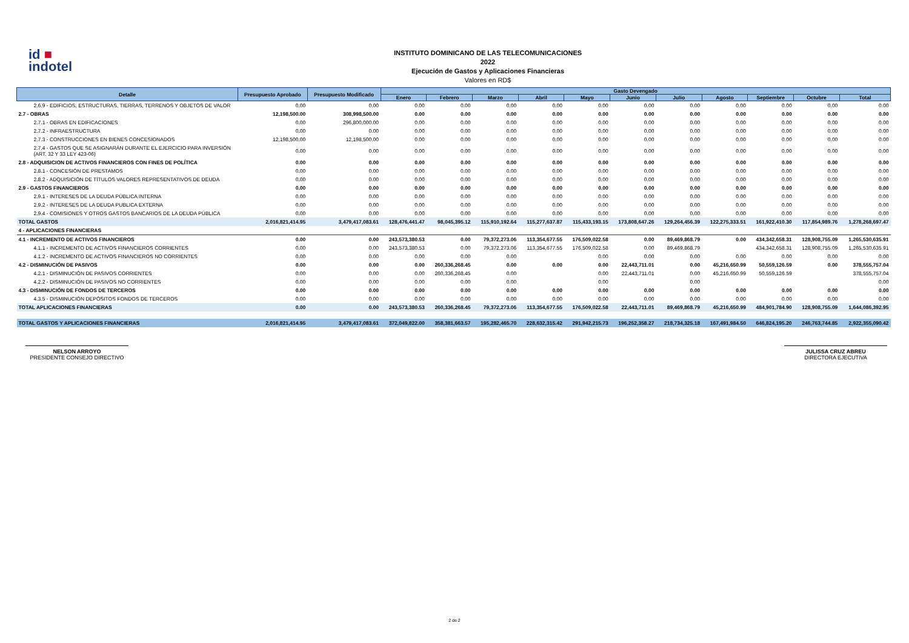id ■
indotel
INSTITUTO DOMINICANO DE LAS TELECOMUNICACIONES
2022
Ejecución de Gastos y Aplicaciones Financieras
Valores en RD$
| Detalle | Presupuesto Aprobado | Presupuesto Modificado | Gasto Devengado | | | | | | | | | | |
| --- | --- | --- | --- | --- | --- | --- | --- | --- | --- | --- | --- | --- | --- |
| | | | Enero | Febrero | Marzo | Abril | Mayo | Junio | Julio | Agosto | Septiembre | Octubre | Total |
| 2.6.9 - EDIFICIOS, ESTRUCTURAS, TIERRAS, TERRENOS Y OBJETOS DE VALOR | 0.00 | 0.00 | 0.00 | 0.00 | 0.00 | 0.00 | 0.00 | 0.00 | 0.00 | 0.00 | 0.00 | 0.00 | 0.00 |
| 2.7 - OBRAS | 12,198,500.00 | 308,998,500.00 | 0.00 | 0.00 | 0.00 | 0.00 | 0.00 | 0.00 | 0.00 | 0.00 | 0.00 | 0.00 | 0.00 |
| 2.7.1 - OBRAS EN EDIFICACIONES | 0.00 | 296,800,000.00 | 0.00 | 0.00 | 0.00 | 0.00 | 0.00 | 0.00 | 0.00 | 0.00 | 0.00 | 0.00 | 0.00 |
| 2.7.2 - INFRAESTRUCTURA | 0.00 | 0.00 | 0.00 | 0.00 | 0.00 | 0.00 | 0.00 | 0.00 | 0.00 | 0.00 | 0.00 | 0.00 | 0.00 |
| 2.7.3 - CONSTRUCCIONES EN BIENES CONCESIONADOS | 12,198,500.00 | 12,198,500.00 | 0.00 | 0.00 | 0.00 | 0.00 | 0.00 | 0.00 | 0.00 | 0.00 | 0.00 | 0.00 | 0.00 |
| 2.7.4 - GASTOS QUE SE ASIGNARÁN DURANTE EL EJERCICIO PARA INVERSIÓN (ART. 32 Y 33 LEY 423-06) | 0.00 | 0.00 | 0.00 | 0.00 | 0.00 | 0.00 | 0.00 | 0.00 | 0.00 | 0.00 | 0.00 | 0.00 | 0.00 |
| 2.8 - ADQUISICION DE ACTIVOS FINANCIEROS CON FINES DE POLÍTICA | 0.00 | 0.00 | 0.00 | 0.00 | 0.00 | 0.00 | 0.00 | 0.00 | 0.00 | 0.00 | 0.00 | 0.00 | 0.00 |
| 2.8.1 - CONCESIÓN DE PRESTAMOS | 0.00 | 0.00 | 0.00 | 0.00 | 0.00 | 0.00 | 0.00 | 0.00 | 0.00 | 0.00 | 0.00 | 0.00 | 0.00 |
| 2.8.2 - ADQUISICIÓN DE TÍTULOS VALORES REPRESENTATIVOS DE DEUDA | 0.00 | 0.00 | 0.00 | 0.00 | 0.00 | 0.00 | 0.00 | 0.00 | 0.00 | 0.00 | 0.00 | 0.00 | 0.00 |
| 2.9 - GASTOS FINANCIEROS | 0.00 | 0.00 | 0.00 | 0.00 | 0.00 | 0.00 | 0.00 | 0.00 | 0.00 | 0.00 | 0.00 | 0.00 | 0.00 |
| 2.9.1 - INTERESES DE LA DEUDA PÚBLICA INTERNA | 0.00 | 0.00 | 0.00 | 0.00 | 0.00 | 0.00 | 0.00 | 0.00 | 0.00 | 0.00 | 0.00 | 0.00 | 0.00 |
| 2.9.2 - INTERESES DE LA DEUDA PUBLICA EXTERNA | 0.00 | 0.00 | 0.00 | 0.00 | 0.00 | 0.00 | 0.00 | 0.00 | 0.00 | 0.00 | 0.00 | 0.00 | 0.00 |
| 2.9.4 - COMISIONES Y OTROS GASTOS BANCARIOS DE LA DEUDA PÚBLICA | 0.00 | 0.00 | 0.00 | 0.00 | 0.00 | 0.00 | 0.00 | 0.00 | 0.00 | 0.00 | 0.00 | 0.00 | 0.00 |
| TOTAL GASTOS | 2,016,821,414.95 | 3,479,417,083.61 | 128,476,441.47 | 98,045,395.12 | 115,910,192.64 | 115,277,637.87 | 115,433,193.15 | 173,808,647.26 | 129,264,456.39 | 122,275,333.51 | 161,922,410.30 | 117,854,989.76 | 1,278,268,697.47 |
| 4 - APLICACIONES FINANCIERAS | | | | | | | | | | | | | |
| 4.1 - INCREMENTO DE ACTIVOS FINANCIEROS | 0.00 | 0.00 | 243,573,380.53 | 0.00 | 79,372,273.06 | 113,354,677.55 | 176,509,022.58 | 0.00 | 89,469,868.79 | 0.00 | 434,342,658.31 | 128,908,755.09 | 1,265,530,635.91 |
| 4.1.1 - INCREMENTO DE ACTIVOS FINANCIEROS CORRIENTES | 0.00 | 0.00 | 243,573,380.53 | 0.00 | 79,372,273.06 | 113,354,677.55 | 176,509,022.58 | 0.00 | 89,469,868.79 | | 434,342,658.31 | 128,908,755.09 | 1,265,530,635.91 |
| 4.1.2 - INCREMENTO DE ACTIVOS FINANCIEROS NO CORRIENTES | 0.00 | 0.00 | 0.00 | 0.00 | 0.00 | | 0.00 | 0.00 | 0.00 | 0.00 | 0.00 | 0.00 | 0.00 |
| 4.2 - DISMINUCIÓN DE PASIVOS | 0.00 | 0.00 | 0.00 | 260,336,268.45 | 0.00 | 0.00 | 0.00 | 22,443,711.01 | 0.00 | 45,216,650.99 | 50,559,126.59 | 0.00 | 378,555,757.04 |
| 4.2.1 - DISMINUCIÓN DE PASIVOS CORRIENTES | 0.00 | 0.00 | 0.00 | 260,336,268.45 | 0.00 | | 0.00 | 22,443,711.01 | 0.00 | 45,216,650.99 | 50,559,126.59 | | 378,555,757.04 |
| 4.2.2 - DISMINUCIÓN DE PASIVOS NO CORRIENTES | 0.00 | 0.00 | 0.00 | 0.00 | 0.00 | | 0.00 | | 0.00 | | | | 0.00 |
| 4.3 - DISMINUCIÓN DE FONDOS DE TERCEROS | 0.00 | 0.00 | 0.00 | 0.00 | 0.00 | 0.00 | 0.00 | 0.00 | 0.00 | 0.00 | 0.00 | 0.00 | 0.00 |
| 4.3.5 - DISMINUCIÓN DEPÓSITOS FONDOS DE TERCEROS | 0.00 | 0.00 | 0.00 | 0.00 | 0.00 | 0.00 | 0.00 | 0.00 | 0.00 | 0.00 | 0.00 | 0.00 | 0.00 |
| TOTAL APLICACIONES FINANCIERAS | 0.00 | 0.00 | 243,573,380.53 | 260,336,268.45 | 79,372,273.06 | 113,354,677.55 | 176,509,022.58 | 22,443,711.01 | 89,469,868.79 | 45,216,650.99 | 484,901,784.90 | 128,908,755.09 | 1,644,086,392.95 |
| TOTAL GASTOS Y APLICACIONES FINANCIERAS | 2,016,821,414.95 | 3,479,417,083.61 | 372,049,822.00 | 358,381,663.57 | 195,282,465.70 | 228,632,315.42 | 291,942,215.73 | 196,252,358.27 | 218,734,325.18 | 167,491,984.50 | 646,824,195.20 | 246,763,744.85 | 2,922,355,090.42 |
NELSON ARROYO
PRESIDENTE CONSEJO DIRECTIVO
JULISSA CRUZ ABREU
DIRECTORA EJECUTIVA
2 de 2